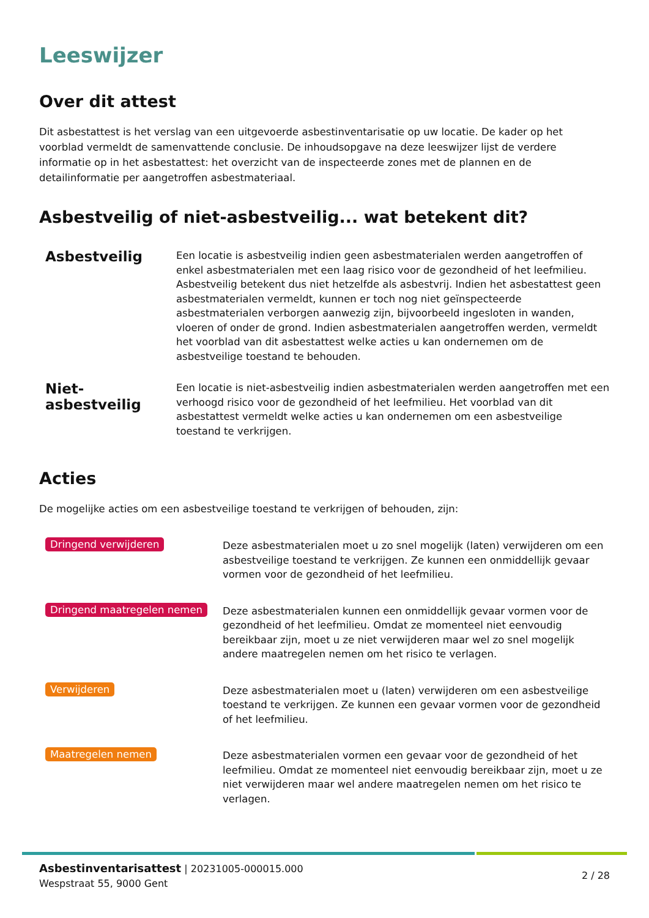Leeswijzer
Over dit attest
Dit asbestattest is het verslag van een uitgevoerde asbestinventarisatie op uw locatie. De kader op het voorblad vermeldt de samenvattende conclusie. De inhoudsopgave na deze leeswijzer lijst de verdere informatie op in het asbestattest: het overzicht van de inspecteerde zones met de plannen en de detailinformatie per aangetroffen asbestmateriaal.
Asbestveilig of niet-asbestveilig... wat betekent dit?
Asbestveilig
Een locatie is asbestveilig indien geen asbestmaterialen werden aangetroffen of enkel asbestmaterialen met een laag risico voor de gezondheid of het leefmilieu. Asbestveilig betekent dus niet hetzelfde als asbestvrij. Indien het asbestattest geen asbestmaterialen vermeldt, kunnen er toch nog niet geïnspecteerde asbestmaterialen verborgen aanwezig zijn, bijvoorbeeld ingesloten in wanden, vloeren of onder de grond. Indien asbestmaterialen aangetroffen werden, vermeldt het voorblad van dit asbestattest welke acties u kan ondernemen om de asbestveilige toestand te behouden.
Niet-asbestveilig
Een locatie is niet-asbestveilig indien asbestmaterialen werden aangetroffen met een verhoogd risico voor de gezondheid of het leefmilieu. Het voorblad van dit asbestattest vermeldt welke acties u kan ondernemen om een asbestveilige toestand te verkrijgen.
Acties
De mogelijke acties om een asbestveilige toestand te verkrijgen of behouden, zijn:
Dringend verwijderen
Deze asbestmaterialen moet u zo snel mogelijk (laten) verwijderen om een asbestveilige toestand te verkrijgen. Ze kunnen een onmiddellijk gevaar vormen voor de gezondheid of het leefmilieu.
Dringend maatregelen nemen
Deze asbestmaterialen kunnen een onmiddellijk gevaar vormen voor de gezondheid of het leefmilieu. Omdat ze momenteel niet eenvoudig bereikbaar zijn, moet u ze niet verwijderen maar wel zo snel mogelijk andere maatregelen nemen om het risico te verlagen.
Verwijderen
Deze asbestmaterialen moet u (laten) verwijderen om een asbestveilige toestand te verkrijgen. Ze kunnen een gevaar vormen voor de gezondheid of het leefmilieu.
Maatregelen nemen
Deze asbestmaterialen vormen een gevaar voor de gezondheid of het leefmilieu. Omdat ze momenteel niet eenvoudig bereikbaar zijn, moet u ze niet verwijderen maar wel andere maatregelen nemen om het risico te verlagen.
Asbestinventarisattest | 20231005-000015.000
Wespstraat 55, 9000 Gent
2 / 28